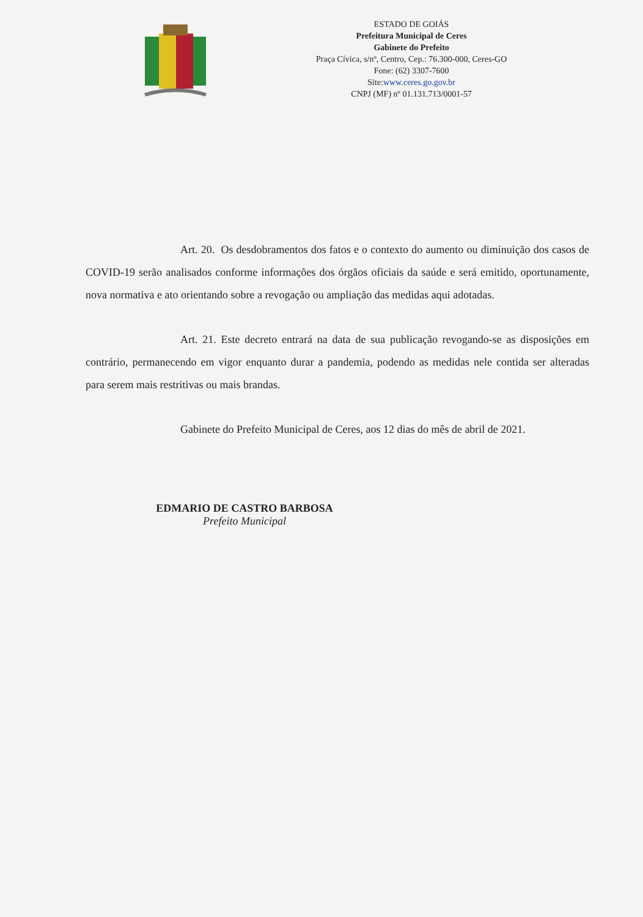ESTADO DE GOIÁS
Prefeitura Municipal de Ceres
Gabinete do Prefeito
Praça Cívica, s/nº, Centro, Cep.: 76.300-000, Ceres-GO
Fone: (62) 3307-7600
Site:www.ceres.go.gov.br
CNPJ (MF) nº 01.131.713/0001-57
Art. 20. Os desdobramentos dos fatos e o contexto do aumento ou diminuição dos casos de COVID-19 serão analisados conforme informações dos órgãos oficiais da saúde e será emitido, oportunamente, nova normativa e ato orientando sobre a revogação ou ampliação das medidas aqui adotadas.
Art. 21. Este decreto entrará na data de sua publicação revogando-se as disposições em contrário, permanecendo em vigor enquanto durar a pandemia, podendo as medidas nele contida ser alteradas para serem mais restritivas ou mais brandas.
Gabinete do Prefeito Municipal de Ceres, aos 12 dias do mês de abril de 2021.
EDMARIO DE CASTRO BARBOSA
Prefeito Municipal